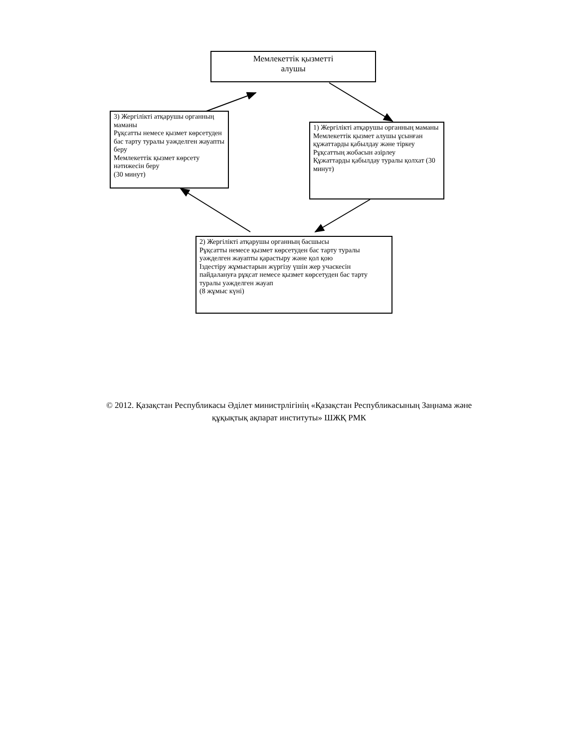Мемлекеттік қызметті
алушы
3) Жергілікті атқарушы органның маманы
Рұқсатты немесе қызмет көрсетуден бас тарту туралы уәжделген жауапты беру
Мемлекеттік қызмет көрсету нәтижесін беру
(30 минут)
1) Жергілікті атқарушы органның маманы
Мемлекеттік қызмет алушы ұсынған құжаттарды қабылдау және тіркеу
Рұқсаттың жобасын әзірлеу
Құжаттарды қабылдау туралы қолхат (30 минут)
2) Жергілікті атқарушы органның басшысы
Рұқсатты немесе қызмет көрсетуден бас тарту туралы уәжделген жауапты қарастыру және қол қою
Іздестіру жұмыстарын жүргізу үшін жер учаскесін пайдалануға рұқсат немесе қызмет көрсетуден бас тарту туралы уәжделген жауап
(8 жұмыс күні)
© 2012. Қазақстан Республикасы Әділет министрлігінің «Қазақстан Республикасының Заңнама және
құқықтық ақпарат институты» ШЖҚ РМК